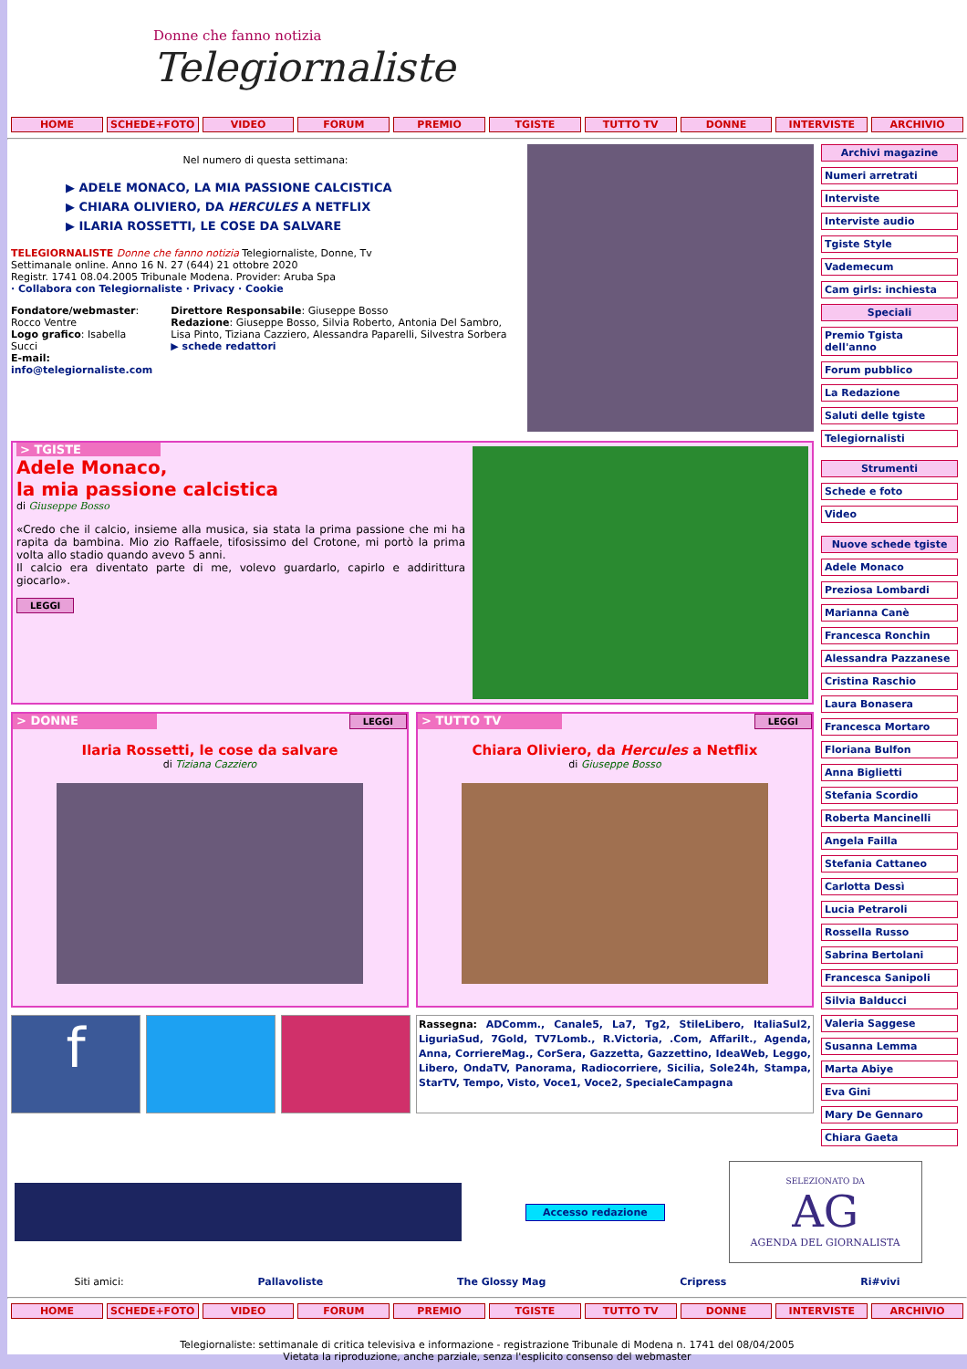Donne che fanno notizia
Telegiornaliste
HOME SCHEDE+FOTO VIDEO FORUM PREMIO TGISTE TUTTO TV DONNE INTERVISTE ARCHIVIO
Nel numero di questa settimana:
▶ ADELE MONACO, LA MIA PASSIONE CALCISTICA
▶ CHIARA OLIVIERO, DA HERCULES A NETFLIX
▶ ILARIA ROSSETTI, LE COSE DA SALVARE
TELEGIORNALISTE Donne che fanno notizia Telegiornaliste, Donne, Tv
Settimanale online. Anno 16 N. 27 (644) 21 ottobre 2020
Registr. 1741 08.04.2005 Tribunale Modena. Provider: Aruba Spa
· Collabora con Telegiornaliste · Privacy · Cookie
Fondatore/webmaster: Rocco Ventre
Logo grafico: Isabella Succi
E-mail: info@telegiornaliste.com
Direttore Responsabile: Giuseppe Bosso
Redazione: Giuseppe Bosso, Silvia Roberto, Antonia Del Sambro, Lisa Pinto, Tiziana Cazziero, Alessandra Paparelli, Silvestra Sorbera
▶ schede redattori
> TGISTE
Adele Monaco,
la mia passione calcistica
di Giuseppe Bosso
«Credo che il calcio, insieme alla musica, sia stata la prima passione che mi ha rapita da bambina. Mio zio Raffaele, tifosissimo del Crotone, mi portò la prima volta allo stadio quando avevo 5 anni.
Il calcio era diventato parte di me, volevo guardarlo, capirlo e addirittura giocarlo».
LEGGI
> DONNE
LEGGI
Ilaria Rossetti, le cose da salvare
di Tiziana Cazziero
> TUTTO TV
LEGGI
Chiara Oliviero, da Hercules a Netflix
di Giuseppe Bosso
f
Rassegna: ADComm., Canale5, La7, Tg2, StileLibero, ItaliaSul2, LiguriaSud, 7Gold, TV7Lomb., R.Victoria, .Com, AffariIt., Agenda, Anna, CorriereMag., CorSera, Gazzetta, Gazzettino, IdeaWeb, Leggo, Libero, OndaTV, Panorama, Radiocorriere, Sicilia, Sole24h, Stampa, StarTV, Tempo, Visto, Voce1, Voce2, SpecialeCampagna
Archivi magazine
Numeri arretrati
Interviste
Interviste audio
Tgiste Style
Vademecum
Cam girls: inchiesta
Speciali
Premio Tgista dell'anno
Forum pubblico
La Redazione
Saluti delle tgiste
Telegiornalisti
Strumenti
Schede e foto
Video
Nuove schede tgiste
Adele Monaco
Preziosa Lombardi
Marianna Canè
Francesca Ronchin
Alessandra Pazzanese
Cristina Raschio
Laura Bonasera
Francesca Mortaro
Floriana Bulfon
Anna Biglietti
Stefania Scordio
Roberta Mancinelli
Angela Failla
Stefania Cattaneo
Carlotta Dessì
Lucia Petraroli
Rossella Russo
Sabrina Bertolani
Francesca Sanipoli
Silvia Balducci
Valeria Saggese
Susanna Lemma
Marta Abiye
Eva Gini
Mary De Gennaro
Chiara Gaeta
Accesso redazione
SELEZIONATO DA
AG
AGENDA DEL GIORNALISTA
Siti amici: Pallavoliste The Glossy Mag Cripress Ri#vivi
HOME SCHEDE+FOTO VIDEO FORUM PREMIO TGISTE TUTTO TV DONNE INTERVISTE ARCHIVIO
Telegiornaliste: settimanale di critica televisiva e informazione - registrazione Tribunale di Modena n. 1741 del 08/04/2005
Vietata la riproduzione, anche parziale, senza l'esplicito consenso del webmaster